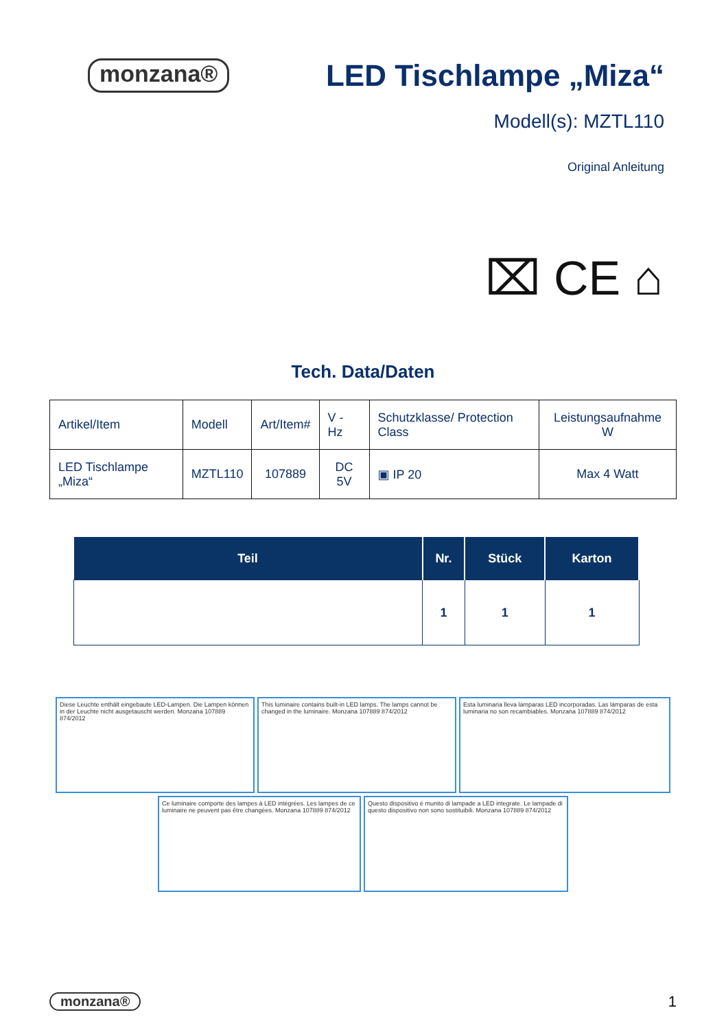monzana®
LED Tischlampe „Miza“
Modell(s): MZTL110
Original Anleitung
⌧ CE ⌂
Tech. Data/Daten
| Artikel/Item | Modell | Art/Item# | V - Hz | Schutzklasse/ Protection Class | Leistungsaufnahme W |
| LED Tischlampe „Miza“ | MZTL110 | 107889 | DC 5V | ▣ IP 20 | Max 4 Watt |
| Teil | Nr. | Stück | Karton |
| --- | --- | --- | --- |
| | 1 | 1 | 1 |
Diese Leuchte enthält eingebaute LED-Lampen. Die Lampen können in der Leuchte nicht ausgetauscht werden. Monzana 107889 874/2012
This luminaire contains built-in LED lamps. The lamps cannot be changed in the luminaire. Monzana 107889 874/2012
Esta luminaria lleva lámparas LED incorporadas. Las lámparas de esta luminaria no son recambiables. Monzana 107889 874/2012
Ce luminaire comporte des lampes à LED intégrées. Les lampes de ce luminaire ne peuvent pas être changées. Monzana 107889 874/2012
Questo dispositivo è munito di lampade a LED integrate. Le lampade di questo dispositivo non sono sostituibili. Monzana 107889 874/2012
monzana® 1